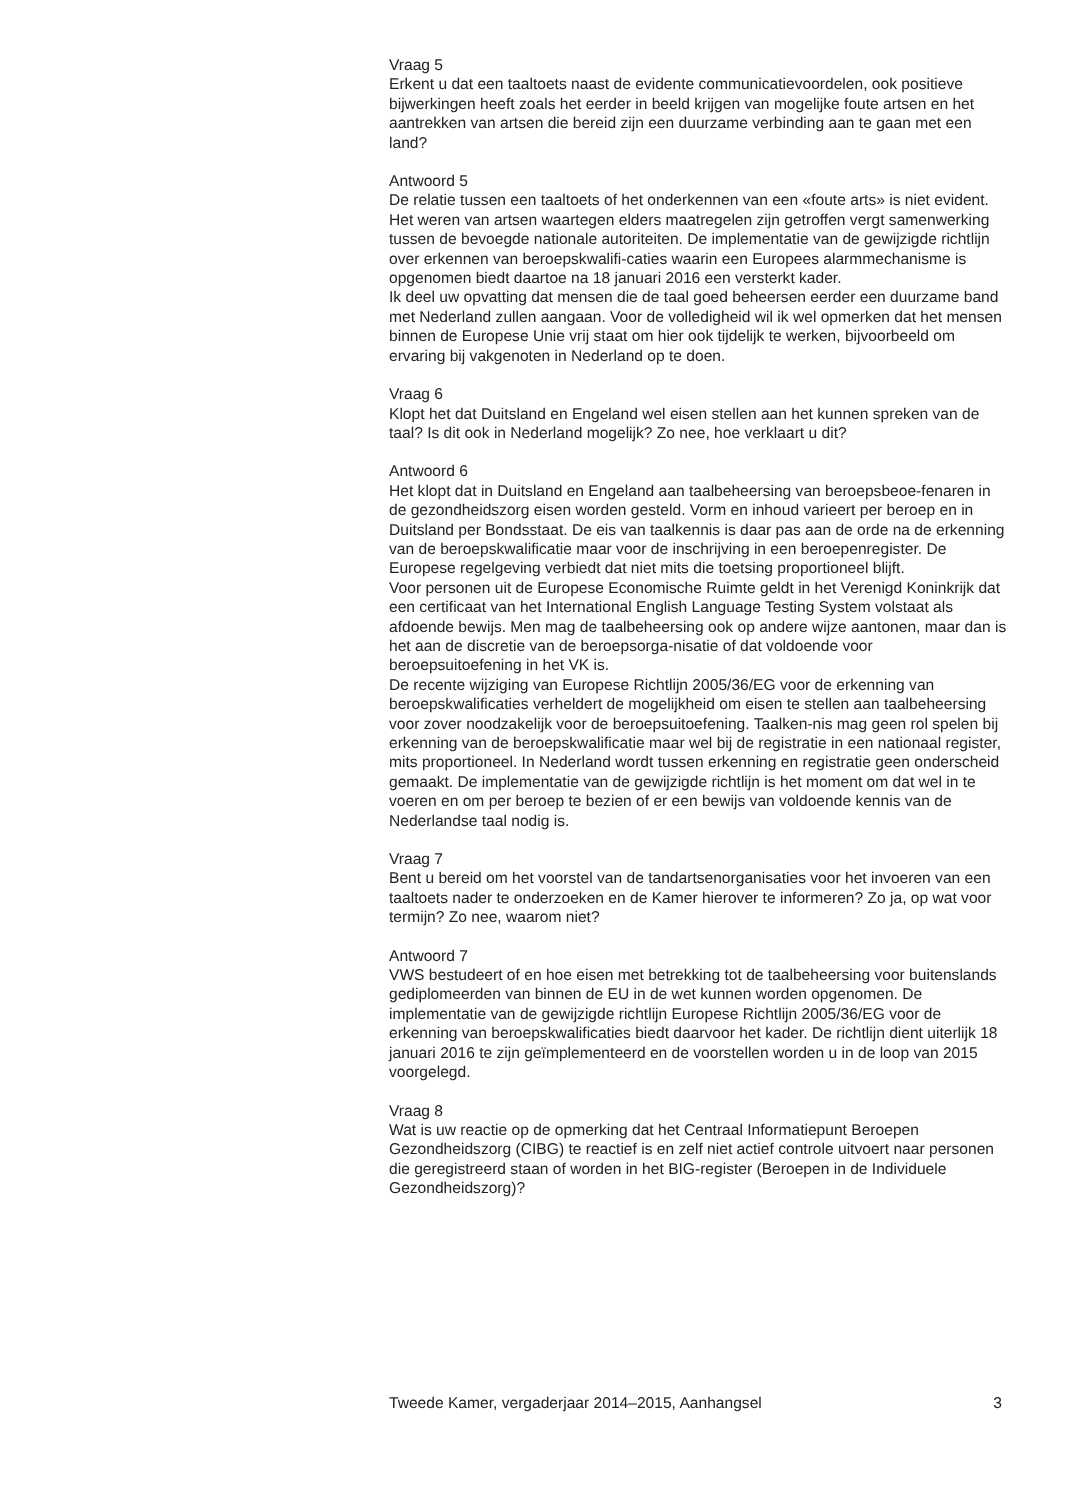Vraag 5
Erkent u dat een taaltoets naast de evidente communicatievoordelen, ook positieve bijwerkingen heeft zoals het eerder in beeld krijgen van mogelijke foute artsen en het aantrekken van artsen die bereid zijn een duurzame verbinding aan te gaan met een land?
Antwoord 5
De relatie tussen een taaltoets of het onderkennen van een «foute arts» is niet evident. Het weren van artsen waartegen elders maatregelen zijn getroffen vergt samenwerking tussen de bevoegde nationale autoriteiten. De implementatie van de gewijzigde richtlijn over erkennen van beroepskwalifi-caties waarin een Europees alarmmechanisme is opgenomen biedt daartoe na 18 januari 2016 een versterkt kader.
Ik deel uw opvatting dat mensen die de taal goed beheersen eerder een duurzame band met Nederland zullen aangaan. Voor de volledigheid wil ik wel opmerken dat het mensen binnen de Europese Unie vrij staat om hier ook tijdelijk te werken, bijvoorbeeld om ervaring bij vakgenoten in Nederland op te doen.
Vraag 6
Klopt het dat Duitsland en Engeland wel eisen stellen aan het kunnen spreken van de taal? Is dit ook in Nederland mogelijk? Zo nee, hoe verklaart u dit?
Antwoord 6
Het klopt dat in Duitsland en Engeland aan taalbeheersing van beroepsbeoe-fenaren in de gezondheidszorg eisen worden gesteld. Vorm en inhoud varieert per beroep en in Duitsland per Bondsstaat. De eis van taalkennis is daar pas aan de orde na de erkenning van de beroepskwalificatie maar voor de inschrijving in een beroepenregister. De Europese regelgeving verbiedt dat niet mits die toetsing proportioneel blijft.
Voor personen uit de Europese Economische Ruimte geldt in het Verenigd Koninkrijk dat een certificaat van het International English Language Testing System volstaat als afdoende bewijs. Men mag de taalbeheersing ook op andere wijze aantonen, maar dan is het aan de discretie van de beroepsorga-nisatie of dat voldoende voor beroepsuitoefening in het VK is.
De recente wijziging van Europese Richtlijn 2005/36/EG voor de erkenning van beroepskwalificaties verheldert de mogelijkheid om eisen te stellen aan taalbeheersing voor zover noodzakelijk voor de beroepsuitoefening. Taalken-nis mag geen rol spelen bij erkenning van de beroepskwalificatie maar wel bij de registratie in een nationaal register, mits proportioneel. In Nederland wordt tussen erkenning en registratie geen onderscheid gemaakt. De implementatie van de gewijzigde richtlijn is het moment om dat wel in te voeren en om per beroep te bezien of er een bewijs van voldoende kennis van de Nederlandse taal nodig is.
Vraag 7
Bent u bereid om het voorstel van de tandartsenorganisaties voor het invoeren van een taaltoets nader te onderzoeken en de Kamer hierover te informeren? Zo ja, op wat voor termijn? Zo nee, waarom niet?
Antwoord 7
VWS bestudeert of en hoe eisen met betrekking tot de taalbeheersing voor buitenslands gediplomeerden van binnen de EU in de wet kunnen worden opgenomen. De implementatie van de gewijzigde richtlijn Europese Richtlijn 2005/36/EG voor de erkenning van beroepskwalificaties biedt daarvoor het kader. De richtlijn dient uiterlijk 18 januari 2016 te zijn geïmplementeerd en de voorstellen worden u in de loop van 2015 voorgelegd.
Vraag 8
Wat is uw reactie op de opmerking dat het Centraal Informatiepunt Beroepen Gezondheidszorg (CIBG) te reactief is en zelf niet actief controle uitvoert naar personen die geregistreerd staan of worden in het BIG-register (Beroepen in de Individuele Gezondheidszorg)?
Tweede Kamer, vergaderjaar 2014–2015, Aanhangsel 3